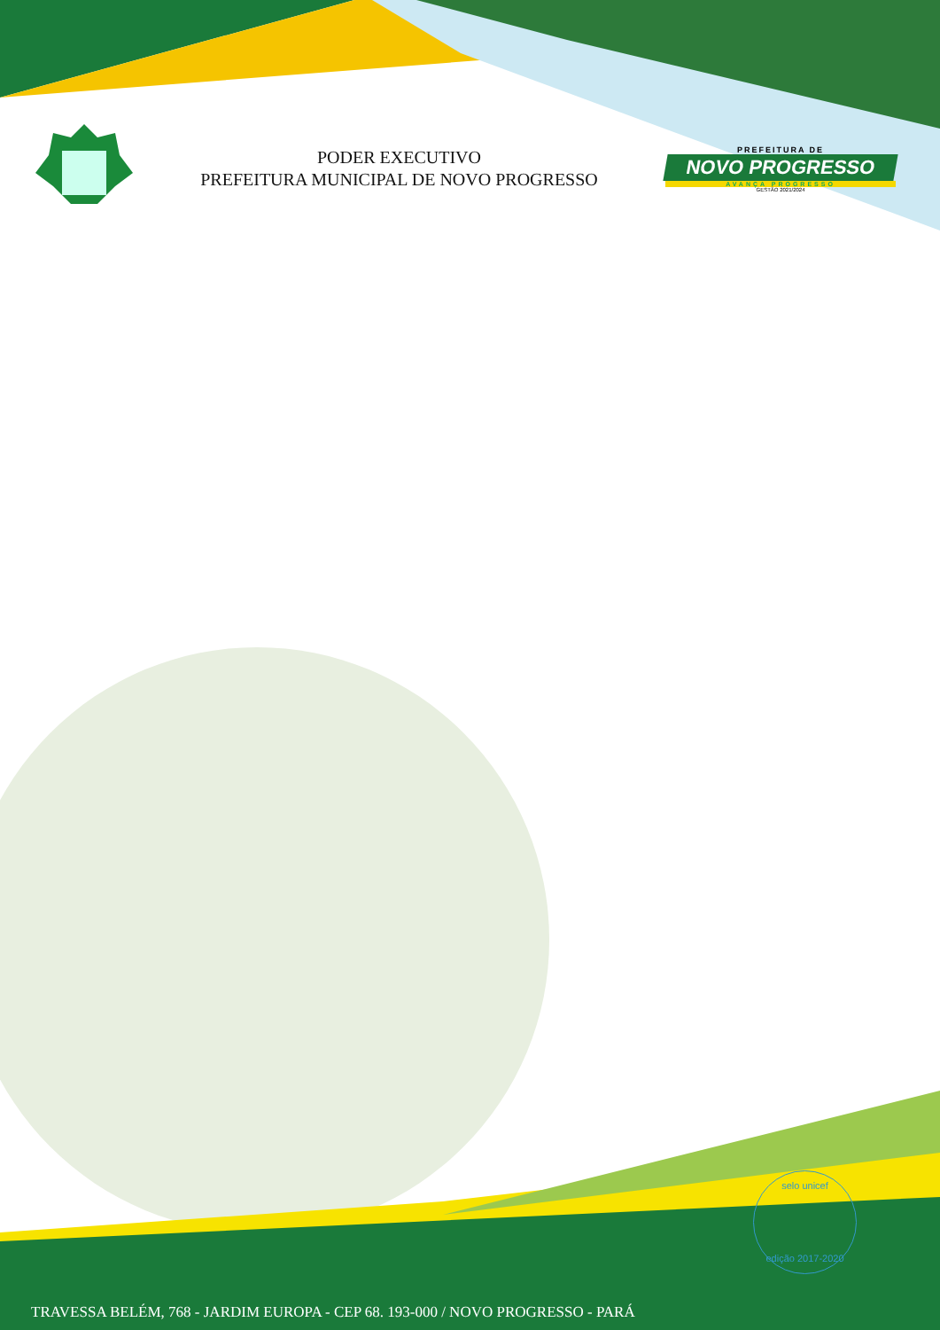PODER EXECUTIVO
PREFEITURA MUNICIPAL DE NOVO PROGRESSO
PREFEITURA DE
NOVO PROGRESSO
AVANÇA PROGRESSO
GESTÃO 2021/2024
selo unicef
edição 2017-2020
TRAVESSA BELÉM, 768 - JARDIM EUROPA - CEP 68. 193-000 / NOVO PROGRESSO - PARÁ